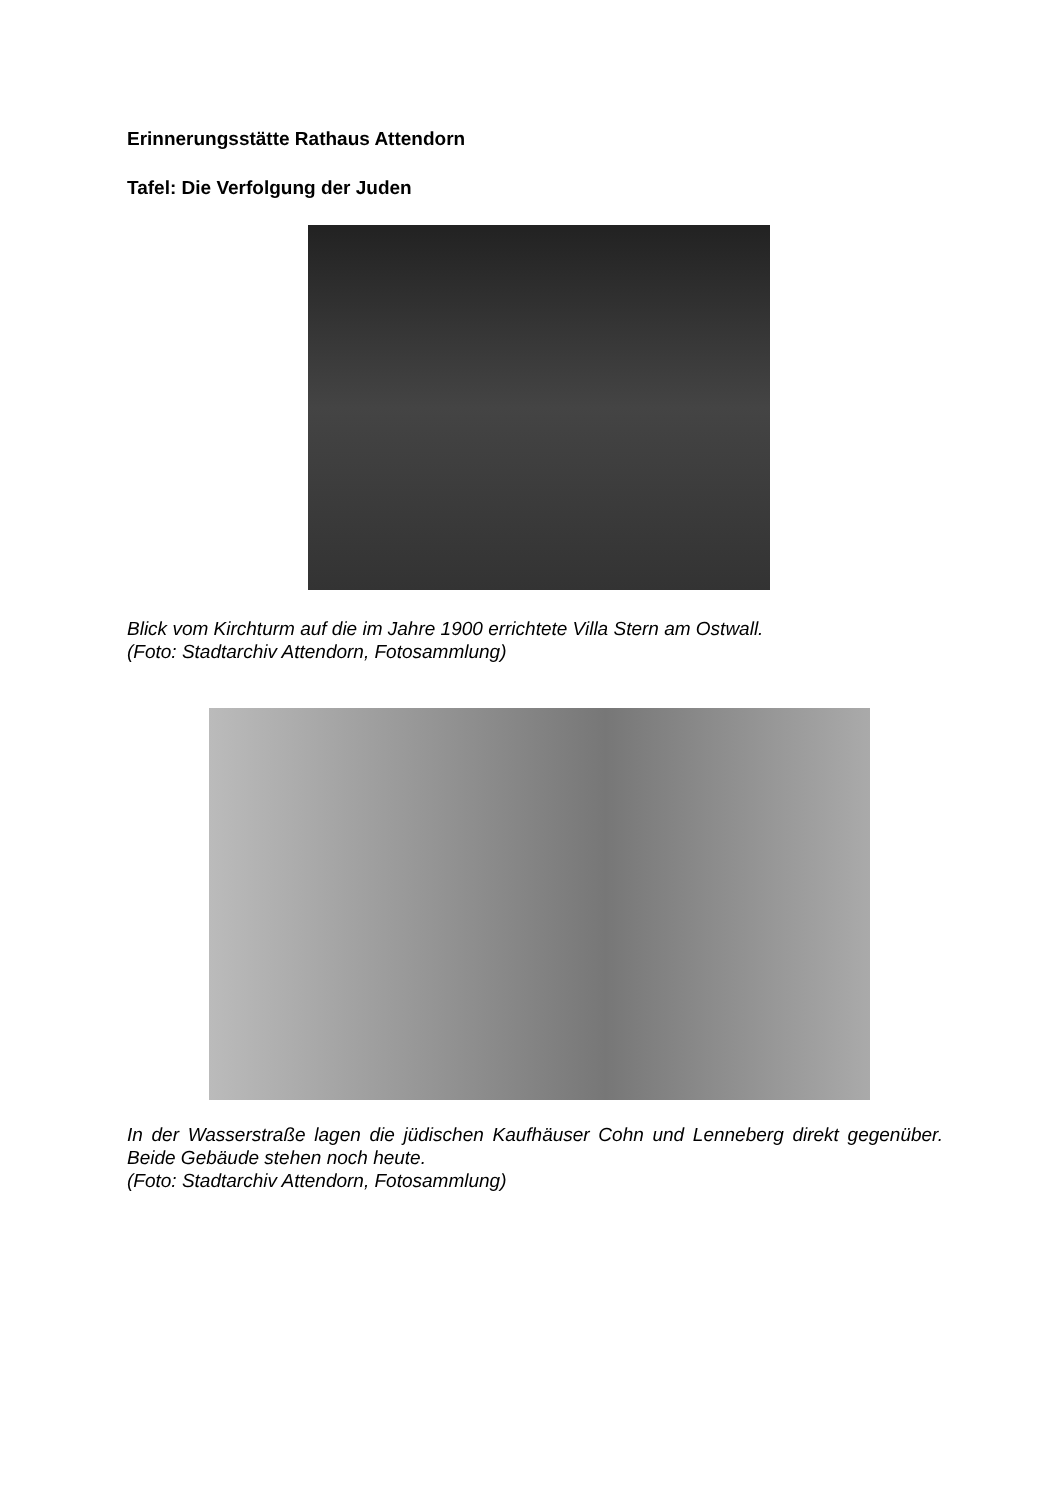Erinnerungsstätte Rathaus Attendorn
Tafel: Die Verfolgung der Juden
Blick vom Kirchturm auf die im Jahre 1900 errichtete Villa Stern am Ostwall.
(Foto: Stadtarchiv Attendorn, Fotosammlung)
In der Wasserstraße lagen die jüdischen Kaufhäuser Cohn und Lenneberg direkt gegenüber. Beide Gebäude stehen noch heute.
(Foto: Stadtarchiv Attendorn, Fotosammlung)